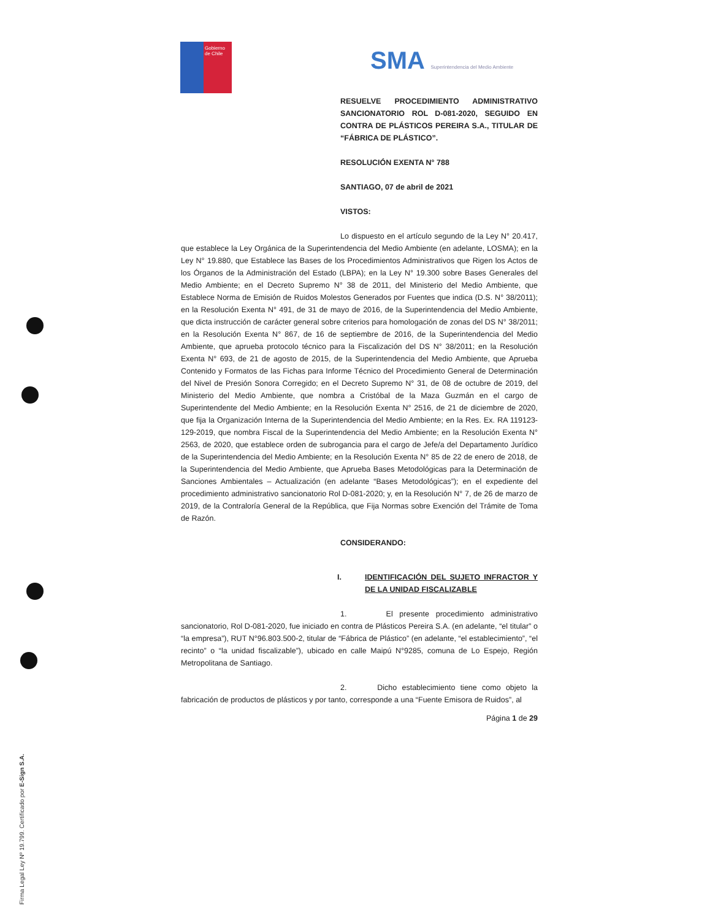Gobierno
de Chile
SMA Superintendencia del Medio Ambiente
RESUELVE PROCEDIMIENTO ADMINISTRATIVO SANCIONATORIO ROL D-081-2020, SEGUIDO EN CONTRA DE PLÁSTICOS PEREIRA S.A., TITULAR DE “FÁBRICA DE PLÁSTICO”.
RESOLUCIÓN EXENTA N° 788
SANTIAGO, 07 de abril de 2021
VISTOS:
Lo dispuesto en el artículo segundo de la Ley N° 20.417, que establece la Ley Orgánica de la Superintendencia del Medio Ambiente (en adelante, LOSMA); en la Ley N° 19.880, que Establece las Bases de los Procedimientos Administrativos que Rigen los Actos de los Órganos de la Administración del Estado (LBPA); en la Ley N° 19.300 sobre Bases Generales del Medio Ambiente; en el Decreto Supremo N° 38 de 2011, del Ministerio del Medio Ambiente, que Establece Norma de Emisión de Ruidos Molestos Generados por Fuentes que indica (D.S. N° 38/2011); en la Resolución Exenta N° 491, de 31 de mayo de 2016, de la Superintendencia del Medio Ambiente, que dicta instrucción de carácter general sobre criterios para homologación de zonas del DS N° 38/2011; en la Resolución Exenta N° 867, de 16 de septiembre de 2016, de la Superintendencia del Medio Ambiente, que aprueba protocolo técnico para la Fiscalización del DS N° 38/2011; en la Resolución Exenta N° 693, de 21 de agosto de 2015, de la Superintendencia del Medio Ambiente, que Aprueba Contenido y Formatos de las Fichas para Informe Técnico del Procedimiento General de Determinación del Nivel de Presión Sonora Corregido; en el Decreto Supremo N° 31, de 08 de octubre de 2019, del Ministerio del Medio Ambiente, que nombra a Cristóbal de la Maza Guzmán en el cargo de Superintendente del Medio Ambiente; en la Resolución Exenta N° 2516, de 21 de diciembre de 2020, que fija la Organización Interna de la Superintendencia del Medio Ambiente; en la Res. Ex. RA 119123-129-2019, que nombra Fiscal de la Superintendencia del Medio Ambiente; en la Resolución Exenta N° 2563, de 2020, que establece orden de subrogancia para el cargo de Jefe/a del Departamento Jurídico de la Superintendencia del Medio Ambiente; en la Resolución Exenta N° 85 de 22 de enero de 2018, de la Superintendencia del Medio Ambiente, que Aprueba Bases Metodológicas para la Determinación de Sanciones Ambientales – Actualización (en adelante “Bases Metodológicas”); en el expediente del procedimiento administrativo sancionatorio Rol D-081-2020; y, en la Resolución N° 7, de 26 de marzo de 2019, de la Contraloría General de la República, que Fija Normas sobre Exención del Trámite de Toma de Razón.
CONSIDERANDO:
I. IDENTIFICACIÓN DEL SUJETO INFRACTOR Y DE LA UNIDAD FISCALIZABLE
1. El presente procedimiento administrativo sancionatorio, Rol D-081-2020, fue iniciado en contra de Plásticos Pereira S.A. (en adelante, “el titular” o “la empresa”), RUT N°96.803.500-2, titular de “Fábrica de Plástico” (en adelante, “el establecimiento”, “el recinto” o “la unidad fiscalizable”), ubicado en calle Maipú N°9285, comuna de Lo Espejo, Región Metropolitana de Santiago.
2. Dicho establecimiento tiene como objeto la fabricación de productos de plásticos y por tanto, corresponde a una “Fuente Emisora de Ruidos”, al
Página 1 de 29
Firma Legal Ley Nº 19.799. Certificado por E-Sign S.A.